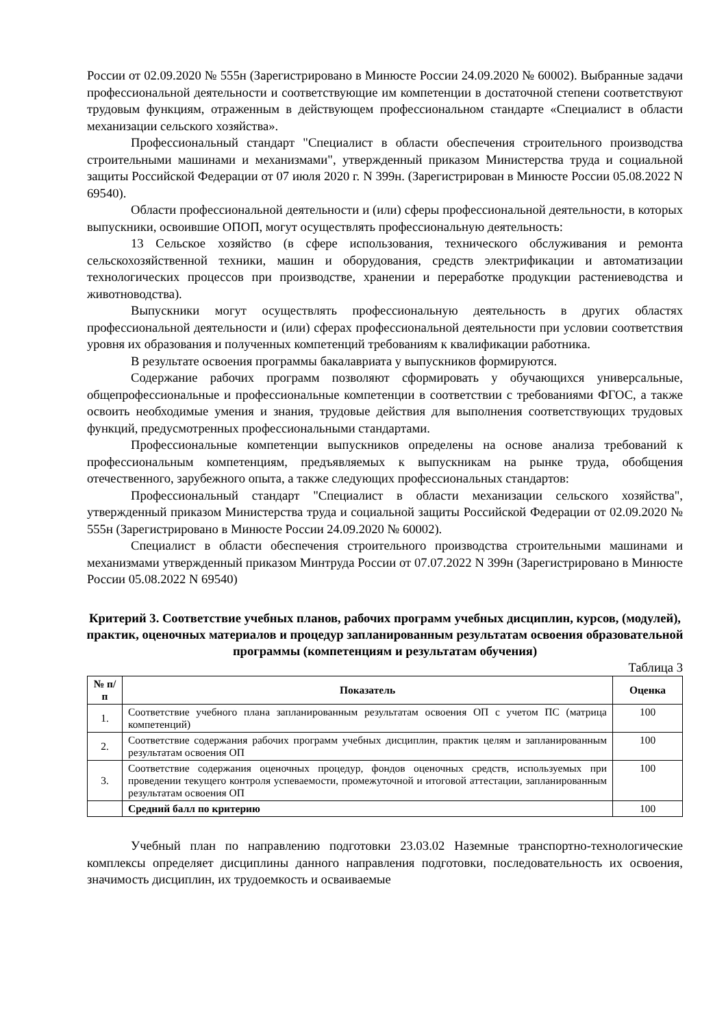России от 02.09.2020 № 555н (Зарегистрировано в Минюсте России 24.09.2020 № 60002). Выбранные задачи профессиональной деятельности и соответствующие им компетенции в достаточной степени соответствуют трудовым функциям, отраженным в действующем профессиональном стандарте «Специалист в области механизации сельского хозяйства».
Профессиональный стандарт "Специалист в области обеспечения строительного производства строительными машинами и механизмами", утвержденный приказом Министерства труда и социальной защиты Российской Федерации от 07 июля 2020 г. N 399н. (Зарегистрирован в Минюсте России 05.08.2022 N 69540).
Области профессиональной деятельности и (или) сферы профессиональной деятельности, в которых выпускники, освоившие ОПОП, могут осуществлять профессиональную деятельность:
13 Сельское хозяйство (в сфере использования, технического обслуживания и ремонта сельскохозяйственной техники, машин и оборудования, средств электрификации и автоматизации технологических процессов при производстве, хранении и переработке продукции растениеводства и животноводства).
Выпускники могут осуществлять профессиональную деятельность в других областях профессиональной деятельности и (или) сферах профессиональной деятельности при условии соответствия уровня их образования и полученных компетенций требованиям к квалификации работника.
В результате освоения программы бакалавриата у выпускников формируются.
Содержание рабочих программ позволяют сформировать у обучающихся универсальные, общепрофессиональные и профессиональные компетенции в соответствии с требованиями ФГОС, а также освоить необходимые умения и знания, трудовые действия для выполнения соответствующих трудовых функций, предусмотренных профессиональными стандартами.
Профессиональные компетенции выпускников определены на основе анализа требований к профессиональным компетенциям, предъявляемых к выпускникам на рынке труда, обобщения отечественного, зарубежного опыта, а также следующих профессиональных стандартов:
Профессиональный стандарт "Специалист в области механизации сельского хозяйства", утвержденный приказом Министерства труда и социальной защиты Российской Федерации от 02.09.2020 № 555н (Зарегистрировано в Минюсте России 24.09.2020 № 60002).
Специалист в области обеспечения строительного производства строительными машинами и механизмами утвержденный приказом Минтруда России от 07.07.2022 N 399н (Зарегистрировано в Минюсте России 05.08.2022 N 69540)
Критерий 3. Соответствие учебных планов, рабочих программ учебных дисциплин, курсов, (модулей), практик, оценочных материалов и процедур запланированным результатам освоения образовательной программы (компетенциям и результатам обучения)
Таблица 3
| № п/п | Показатель | Оценка |
| --- | --- | --- |
| 1. | Соответствие учебного плана запланированным результатам освоения ОП с учетом ПС (матрица компетенций) | 100 |
| 2. | Соответствие содержания рабочих программ учебных дисциплин, практик целям и запланированным результатам освоения ОП | 100 |
| 3. | Соответствие содержания оценочных процедур, фондов оценочных средств, используемых при проведении текущего контроля успеваемости, промежуточной и итоговой аттестации, запланированным результатам освоения ОП | 100 |
| | Средний балл по критерию | 100 |
Учебный план по направлению подготовки 23.03.02 Наземные транспортно-технологические комплексы определяет дисциплины данного направления подготовки, последовательность их освоения, значимость дисциплин, их трудоемкость и осваиваемые